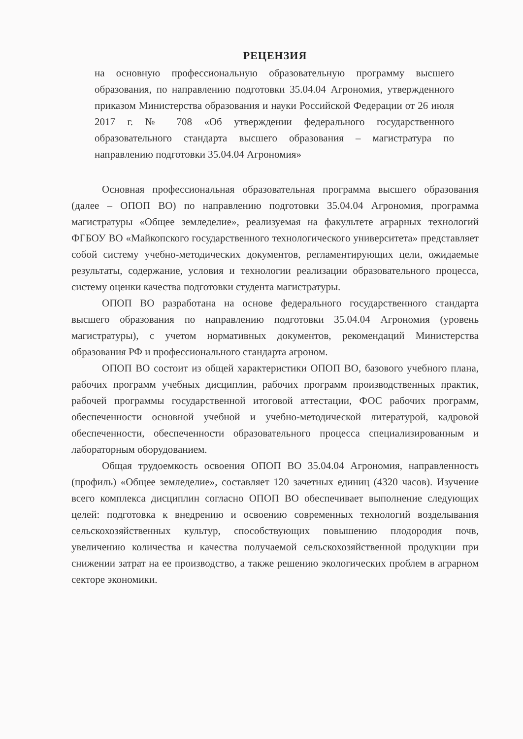РЕЦЕНЗИЯ
на основную профессиональную образовательную программу высшего образования, по направлению подготовки 35.04.04 Агрономия, утвержденного приказом Министерства образования и науки Российской Федерации от 26 июля 2017 г. № 708 «Об утверждении федерального государственного образовательного стандарта высшего образования – магистратура по направлению подготовки 35.04.04 Агрономия»
Основная профессиональная образовательная программа высшего образования (далее – ОПОП ВО) по направлению подготовки 35.04.04 Агрономия, программа магистратуры «Общее земледелие», реализуемая на факультете аграрных технологий ФГБОУ ВО «Майкопского государственного технологического университета» представляет собой систему учебно-методических документов, регламентирующих цели, ожидаемые результаты, содержание, условия и технологии реализации образовательного процесса, систему оценки качества подготовки студента магистратуры.
ОПОП ВО разработана на основе федерального государственного стандарта высшего образования по направлению подготовки 35.04.04 Агрономия (уровень магистратуры), с учетом нормативных документов, рекомендаций Министерства образования РФ и профессионального стандарта агроном.
ОПОП ВО состоит из общей характеристики ОПОП ВО, базового учебного плана, рабочих программ учебных дисциплин, рабочих программ производственных практик, рабочей программы государственной итоговой аттестации, ФОС рабочих программ, обеспеченности основной учебной и учебно-методической литературой, кадровой обеспеченности, обеспеченности образовательного процесса специализированным и лабораторным оборудованием.
Общая трудоемкость освоения ОПОП ВО 35.04.04 Агрономия, направленность (профиль) «Общее земледелие», составляет 120 зачетных единиц (4320 часов). Изучение всего комплекса дисциплин согласно ОПОП ВО обеспечивает выполнение следующих целей: подготовка к внедрению и освоению современных технологий возделывания сельскохозяйственных культур, способствующих повышению плодородия почв, увеличению количества и качества получаемой сельскохозяйственной продукции при снижении затрат на ее производство, а также решению экологических проблем в аграрном секторе экономики.